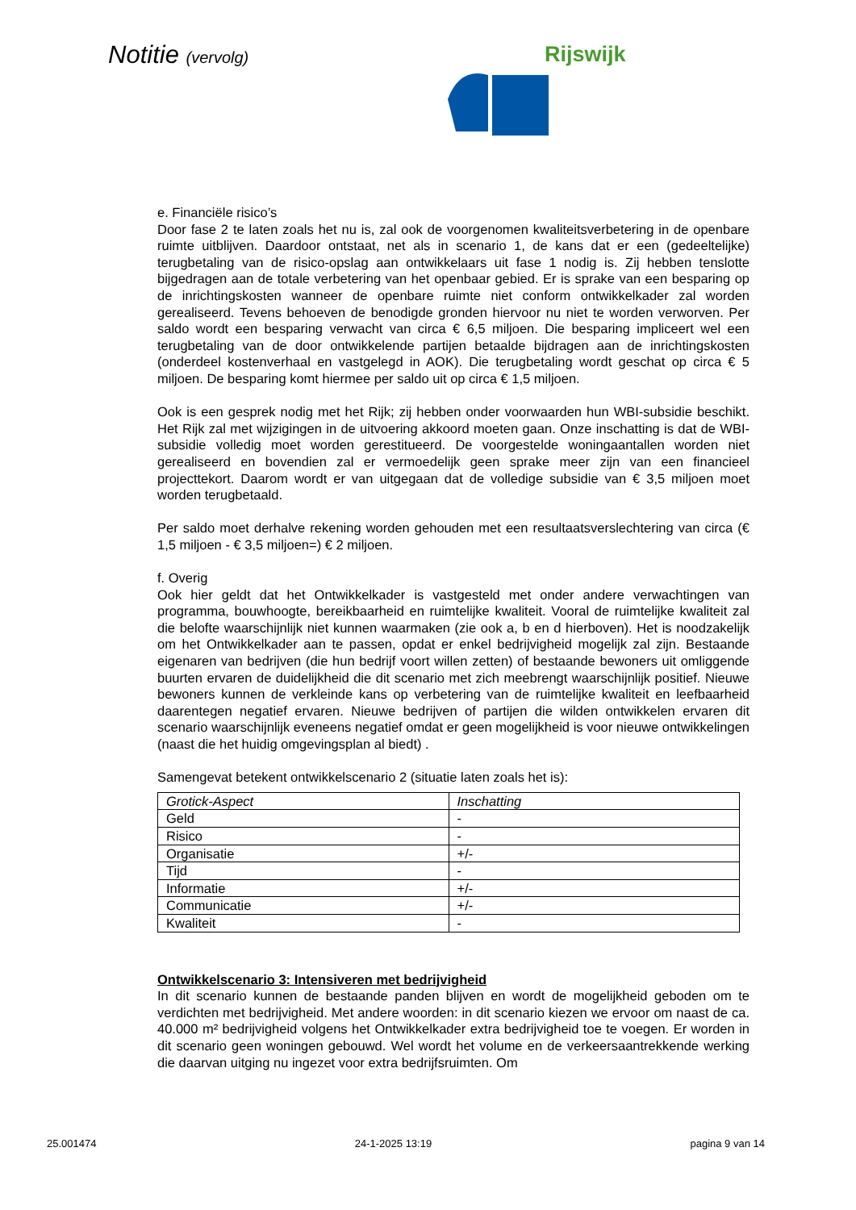Notitie (vervolg) Rijswijk
e. Financiële risico’s
Door fase 2 te laten zoals het nu is, zal ook de voorgenomen kwaliteitsverbetering in de openbare ruimte uitblijven. Daardoor ontstaat, net als in scenario 1, de kans dat er een (gedeeltelijke) terugbetaling van de risico-opslag aan ontwikkelaars uit fase 1 nodig is. Zij hebben tenslotte bijgedragen aan de totale verbetering van het openbaar gebied. Er is sprake van een besparing op de inrichtingskosten wanneer de openbare ruimte niet conform ontwikkelkader zal worden gerealiseerd. Tevens behoeven de benodigde gronden hiervoor nu niet te worden verworven. Per saldo wordt een besparing verwacht van circa € 6,5 miljoen. Die besparing impliceert wel een terugbetaling van de door ontwikkelende partijen betaalde bijdragen aan de inrichtingskosten (onderdeel kostenverhaal en vastgelegd in AOK). Die terugbetaling wordt geschat op circa € 5 miljoen. De besparing komt hiermee per saldo uit op circa € 1,5 miljoen.
Ook is een gesprek nodig met het Rijk; zij hebben onder voorwaarden hun WBI-subsidie beschikt. Het Rijk zal met wijzigingen in de uitvoering akkoord moeten gaan. Onze inschatting is dat de WBI-subsidie volledig moet worden gerestitueerd. De voorgestelde woningaantallen worden niet gerealiseerd en bovendien zal er vermoedelijk geen sprake meer zijn van een financieel projecttekort. Daarom wordt er van uitgegaan dat de volledige subsidie van € 3,5 miljoen moet worden terugbetaald.
Per saldo moet derhalve rekening worden gehouden met een resultaatsverslechtering van circa (€ 1,5 miljoen - € 3,5 miljoen=) € 2 miljoen.
f. Overig
Ook hier geldt dat het Ontwikkelkader is vastgesteld met onder andere verwachtingen van programma, bouwhoogte, bereikbaarheid en ruimtelijke kwaliteit. Vooral de ruimtelijke kwaliteit zal die belofte waarschijnlijk niet kunnen waarmaken (zie ook a, b en d hierboven). Het is noodzakelijk om het Ontwikkelkader aan te passen, opdat er enkel bedrijvigheid mogelijk zal zijn. Bestaande eigenaren van bedrijven (die hun bedrijf voort willen zetten) of bestaande bewoners uit omliggende buurten ervaren de duidelijkheid die dit scenario met zich meebrengt waarschijnlijk positief. Nieuwe bewoners kunnen de verkleinde kans op verbetering van de ruimtelijke kwaliteit en leefbaarheid daarentegen negatief ervaren. Nieuwe bedrijven of partijen die wilden ontwikkelen ervaren dit scenario waarschijnlijk eveneens negatief omdat er geen mogelijkheid is voor nieuwe ontwikkelingen (naast die het huidig omgevingsplan al biedt) .
Samengevat betekent ontwikkelscenario 2 (situatie laten zoals het is):
| Grotick-Aspect | Inschatting |
| Geld | - |
| Risico | - |
| Organisatie | +/- |
| Tijd | - |
| Informatie | +/- |
| Communicatie | +/- |
| Kwaliteit | - |
Ontwikkelscenario 3: Intensiveren met bedrijvigheid
In dit scenario kunnen de bestaande panden blijven en wordt de mogelijkheid geboden om te verdichten met bedrijvigheid. Met andere woorden: in dit scenario kiezen we ervoor om naast de ca. 40.000 m² bedrijvigheid volgens het Ontwikkelkader extra bedrijvigheid toe te voegen. Er worden in dit scenario geen woningen gebouwd. Wel wordt het volume en de verkeersaantrekkende werking die daarvan uitging nu ingezet voor extra bedrijfsruimten. Om
25.001474 24-1-2025 13:19 pagina 9 van 14